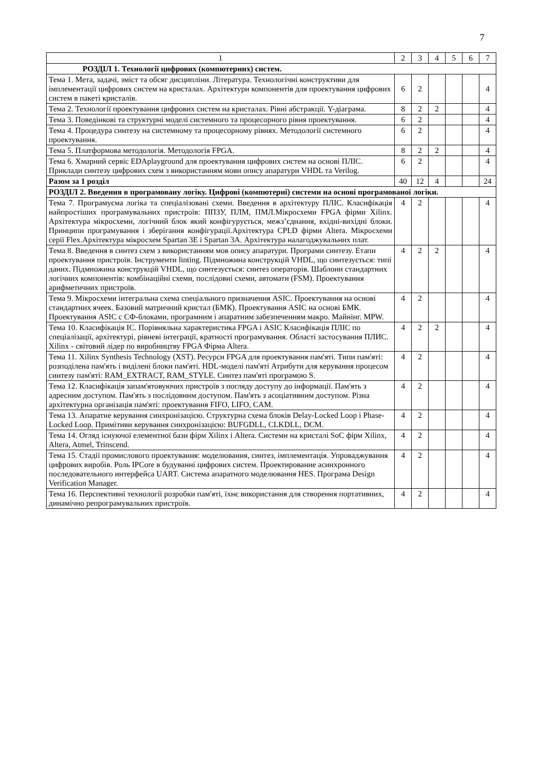7
| 1 | 2 | 3 | 4 | 5 | 6 | 7 |
| --- | --- | --- | --- | --- | --- | --- |
| РОЗДІЛ 1. Технології цифрових (компютерних) систем. | | | | | | |
| Тема 1. Мета, задачі, зміст та обсяг дисципліни. Література. Технологічні конструктиви для імплементації цифрових систем на кристалах. Архітектури компонентів для проектування цифрових систем в пакеті кристалів. | 6 | 2 | | | | 4 |
| Тема 2. Технології проектування цифрових систем на кристалах. Рівні абстракції. Y-діаграма. | 8 | 2 | 2 | | | 4 |
| Тема 3. Поведінкові та структурні моделі системного та процесорного рівня проектування. | 6 | 2 | | | | 4 |
| Тема 4. Процедура синтезу на системному та процесорному рівнях. Методології системного проектування. | 6 | 2 | | | | 4 |
| Тема 5. Платформова методологія. Методологія FPGA. | 8 | 2 | 2 | | | 4 |
| Тема 6. Хмарний сервіс EDAplayground для проектування цифрових систем на основі ПЛІС. Приклади синтезу цифрових схем з використанням мови опису апаратури VHDL та Verilog. | 6 | 2 | | | | 4 |
| Разом за 1 розділ | 40 | 12 | 4 | | | 24 |
| РОЗДІЛ 2. Введення в програмовану логіку. Цифрові (компютерні) системи на основі програмованої логіки. | | | | | | |
| Тема 7. Програмуєма логіка та спеціалізовані схеми. Введення в архітектуру ПЛІС. Класифікація найпростіших програмувальних пристроїв: ППЗУ, ПЛМ, ПМЛ.Мікросхеми FPGA фірми Xilinx. Архітектура мікросхеми, логічний блок який конфігурується, межз’єднання, вхідні-вихідні блоки. Принципи програмування і зберігання конфігурації.Архітектура CPLD фірми Altera. Мікросхеми серії Flex.Архітектура мікросхем Spartan 3E і Spartan 3A. Архітектура налагоджувальних плат. | 4 | 2 | | | | 4 |
| Тема 8. Введення в синтез схем з використанням мов опису апаратури. Програми синтезу. Етапи проектування пристроїв. Інструменти linting. Підмножина конструкцій VHDL, що синтезується: типі даних. Підмножина конструкцій VHDL, що синтезується: синтез операторів. Шаблони стандартних логічних компонентів: комбінаційні схеми, послідовні схеми, автомати (FSM). Проектування арифметичних пристроїв. | 4 | 2 | 2 | | | 4 |
| Тема 9. Мікросхеми інтегральна схема спеціального призначення ASIC. Проектування на основі стандартних ячеек. Базовий матричний кристал (БМК). Проектування ASIC на основі БМК. Проектування ASIC с СФ-блоками, програмним і апаратним забезпеченням макро. Майнінг. MPW. | 4 | 2 | | | | 4 |
| Тема 10. Класифікація ІС. Порівняльна характеристика FPGA і ASIC Класифікація ПЛІС по спеціалізації, архітектурі, рівневі інтеграції, кратності програмування. Області застосування ПЛИС. Xilinx - світовий лідер по виробництву FPGA Фірма Altera. | 4 | 2 | 2 | | | 4 |
| Тема 11. Xilinx Synthesis Technology (XST). Ресурси FPGA для проектування пам'яті. Типи пам'яті: розподілена пам'ять і виділені блоки пам'яті. HDL-моделі пам'яті Атрибути для керування процесом синтезу пам'яті: RAM_EXTRACT, RAM_STYLE. Синтез пам'яті програмою S. | 4 | 2 | | | | 4 |
| Тема 12. Класифікація запам'ятовуючих пристроїв з погляду доступу до інформації. Пам'ять з адресним доступом. Пам'ять з послідовним доступом. Пам'ять з асоціативним доступом. Різна архітектурна організація пам'яті: проектування FIFO, LIFO, CAM. | 4 | 2 | | | | 4 |
| Тема 13. Апаратне керування синхронізацією. Структурна схема блоків Delay-Locked Loop і Phase-Locked Loop. Примітиви керування синхронізацією: BUFGDLL, CLKDLL, DCM. | 4 | 2 | | | | 4 |
| Тема 14. Огляд існуючої елементної бази фірм Xilinx і Altera. Системи на кристалі SoC фірм Xilinx, Altera, Atmel, Trinscend. | 4 | 2 | | | | 4 |
| Тема 15. Стадії промислового проектування: моделювання, синтез, імплементація. Упроваджування цифрових виробів. Роль IPCore в будуванні цифрових систем. Проектирование асинхронного последовательного интерфейса UART. Система апаратного моделювання HES. Програма Design Verification Manager. | 4 | 2 | | | | 4 |
| Тема 16. Перспективні технології розробки пам'яті, їхнє використання для створення портативних, динамічно репрограмувальних пристроїв. | 4 | 2 | | | | 4 |